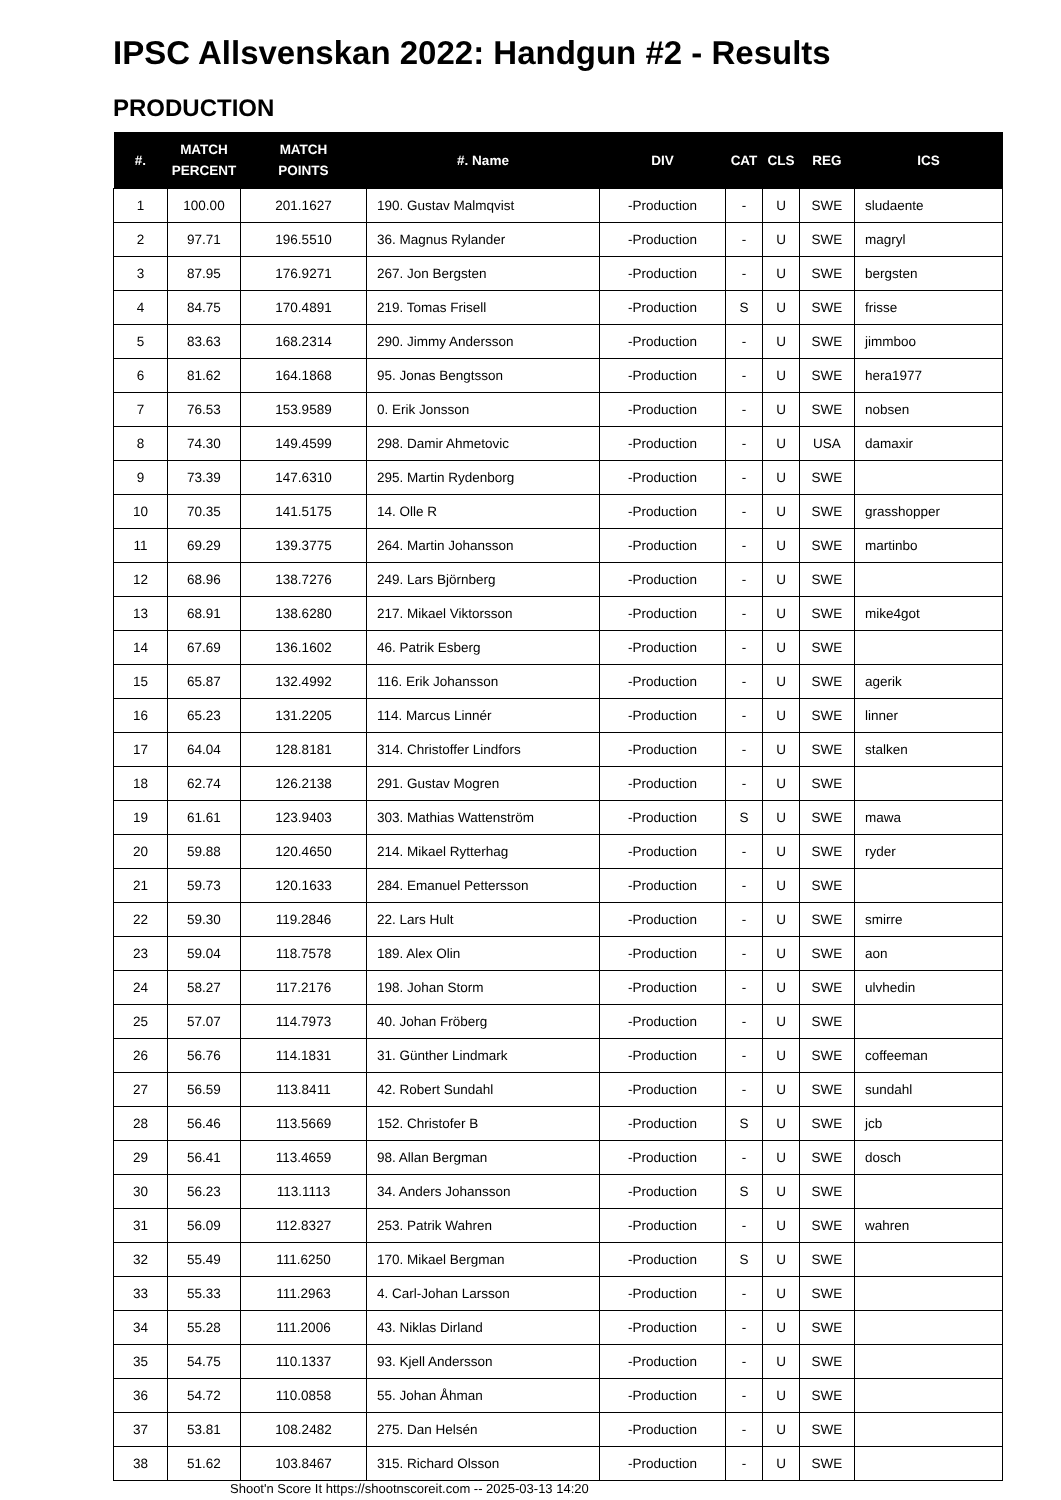IPSC Allsvenskan 2022: Handgun #2 - Results
PRODUCTION
| #. | MATCH PERCENT | MATCH POINTS | #. Name | DIV | CAT | CLS | REG | ICS |
| --- | --- | --- | --- | --- | --- | --- | --- | --- |
| 1 | 100.00 | 201.1627 | 190. Gustav Malmqvist | -Production | - | U | SWE | sludaente |
| 2 | 97.71 | 196.5510 | 36. Magnus Rylander | -Production | - | U | SWE | magryl |
| 3 | 87.95 | 176.9271 | 267. Jon Bergsten | -Production | - | U | SWE | bergsten |
| 4 | 84.75 | 170.4891 | 219. Tomas Frisell | -Production | S | U | SWE | frisse |
| 5 | 83.63 | 168.2314 | 290. Jimmy Andersson | -Production | - | U | SWE | jimmboo |
| 6 | 81.62 | 164.1868 | 95. Jonas Bengtsson | -Production | - | U | SWE | hera1977 |
| 7 | 76.53 | 153.9589 | 0. Erik Jonsson | -Production | - | U | SWE | nobsen |
| 8 | 74.30 | 149.4599 | 298. Damir Ahmetovic | -Production | - | U | USA | damaxir |
| 9 | 73.39 | 147.6310 | 295. Martin Rydenborg | -Production | - | U | SWE | |
| 10 | 70.35 | 141.5175 | 14. Olle R | -Production | - | U | SWE | grasshopper |
| 11 | 69.29 | 139.3775 | 264. Martin Johansson | -Production | - | U | SWE | martinbo |
| 12 | 68.96 | 138.7276 | 249. Lars Björnberg | -Production | - | U | SWE | |
| 13 | 68.91 | 138.6280 | 217. Mikael Viktorsson | -Production | - | U | SWE | mike4got |
| 14 | 67.69 | 136.1602 | 46. Patrik Esberg | -Production | - | U | SWE | |
| 15 | 65.87 | 132.4992 | 116. Erik Johansson | -Production | - | U | SWE | agerik |
| 16 | 65.23 | 131.2205 | 114. Marcus Linnér | -Production | - | U | SWE | linner |
| 17 | 64.04 | 128.8181 | 314. Christoffer Lindfors | -Production | - | U | SWE | stalken |
| 18 | 62.74 | 126.2138 | 291. Gustav Mogren | -Production | - | U | SWE | |
| 19 | 61.61 | 123.9403 | 303. Mathias Wattenström | -Production | S | U | SWE | mawa |
| 20 | 59.88 | 120.4650 | 214. Mikael Rytterhag | -Production | - | U | SWE | ryder |
| 21 | 59.73 | 120.1633 | 284. Emanuel Pettersson | -Production | - | U | SWE | |
| 22 | 59.30 | 119.2846 | 22. Lars Hult | -Production | - | U | SWE | smirre |
| 23 | 59.04 | 118.7578 | 189. Alex Olin | -Production | - | U | SWE | aon |
| 24 | 58.27 | 117.2176 | 198. Johan Storm | -Production | - | U | SWE | ulvhedin |
| 25 | 57.07 | 114.7973 | 40. Johan Fröberg | -Production | - | U | SWE | |
| 26 | 56.76 | 114.1831 | 31. Günther Lindmark | -Production | - | U | SWE | coffeeman |
| 27 | 56.59 | 113.8411 | 42. Robert Sundahl | -Production | - | U | SWE | sundahl |
| 28 | 56.46 | 113.5669 | 152. Christofer B | -Production | S | U | SWE | jcb |
| 29 | 56.41 | 113.4659 | 98. Allan Bergman | -Production | - | U | SWE | dosch |
| 30 | 56.23 | 113.1113 | 34. Anders Johansson | -Production | S | U | SWE | |
| 31 | 56.09 | 112.8327 | 253. Patrik Wahren | -Production | - | U | SWE | wahren |
| 32 | 55.49 | 111.6250 | 170. Mikael Bergman | -Production | S | U | SWE | |
| 33 | 55.33 | 111.2963 | 4. Carl-Johan Larsson | -Production | - | U | SWE | |
| 34 | 55.28 | 111.2006 | 43. Niklas Dirland | -Production | - | U | SWE | |
| 35 | 54.75 | 110.1337 | 93. Kjell Andersson | -Production | - | U | SWE | |
| 36 | 54.72 | 110.0858 | 55. Johan Åhman | -Production | - | U | SWE | |
| 37 | 53.81 | 108.2482 | 275. Dan Helsén | -Production | - | U | SWE | |
| 38 | 51.62 | 103.8467 | 315. Richard Olsson | -Production | - | U | SWE | |
Shoot'n Score It https://shootnscoreit.com -- 2025-03-13 14:20